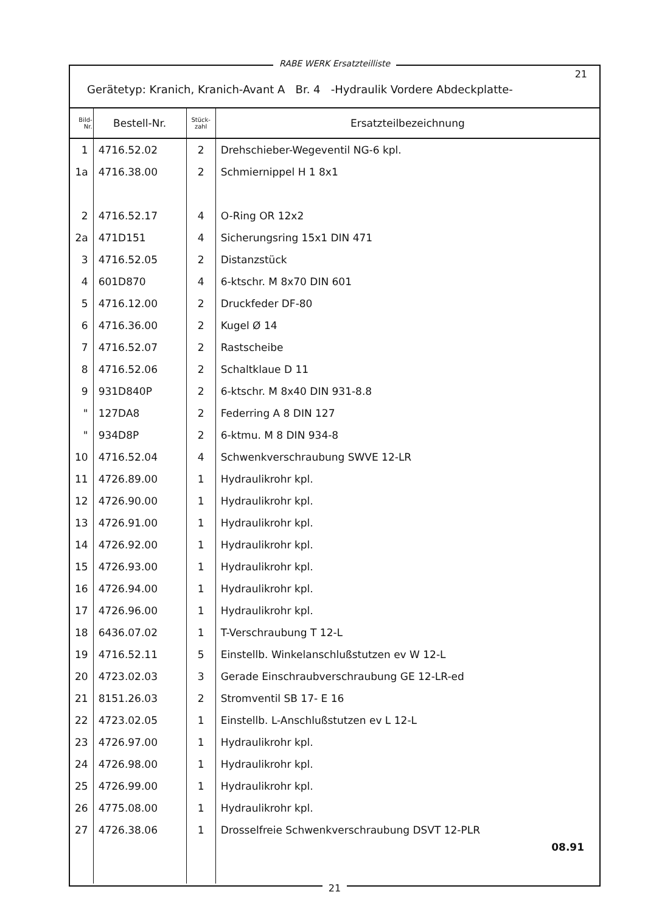21
Gerätetyp: Kranich, Kranich-Avant A Br. 4 -Hydraulik Vordere Abdeckplatte-
| Bild- Nr. | Bestell-Nr. | Stück- zahl | Ersatzteilbezeichnung |
| --- | --- | --- | --- |
| 1 | 4716.52.02 | 2 | Drehschieber-Wegeventil NG-6 kpl. |
| 1a | 4716.38.00 | 2 | Schmiernippel H 1 8x1 |
| 2 | 4716.52.17 | 4 | O-Ring OR 12x2 |
| 2a | 471D151 | 4 | Sicherungsring 15x1 DIN 471 |
| 3 | 4716.52.05 | 2 | Distanzstück |
| 4 | 601D870 | 4 | 6-ktschr. M 8x70 DIN 601 |
| 5 | 4716.12.00 | 2 | Druckfeder DF-80 |
| 6 | 4716.36.00 | 2 | Kugel Ø 14 |
| 7 | 4716.52.07 | 2 | Rastscheibe |
| 8 | 4716.52.06 | 2 | Schaltklaue D 11 |
| 9 | 931D840P | 2 | 6-ktschr. M 8x40 DIN 931-8.8 |
| " | 127DA8 | 2 | Federring A 8 DIN 127 |
| " | 934D8P | 2 | 6-ktmu. M 8 DIN 934-8 |
| 10 | 4716.52.04 | 4 | Schwenkverschraubung SWVE 12-LR |
| 11 | 4726.89.00 | 1 | Hydraulikrohr kpl. |
| 12 | 4726.90.00 | 1 | Hydraulikrohr kpl. |
| 13 | 4726.91.00 | 1 | Hydraulikrohr kpl. |
| 14 | 4726.92.00 | 1 | Hydraulikrohr kpl. |
| 15 | 4726.93.00 | 1 | Hydraulikrohr kpl. |
| 16 | 4726.94.00 | 1 | Hydraulikrohr kpl. |
| 17 | 4726.96.00 | 1 | Hydraulikrohr kpl. |
| 18 | 6436.07.02 | 1 | T-Verschraubung T 12-L |
| 19 | 4716.52.11 | 5 | Einstellb. Winkelanschlußstutzen ev W 12-L |
| 20 | 4723.02.03 | 3 | Gerade Einschraubverschraubung GE 12-LR-ed |
| 21 | 8151.26.03 | 2 | Stromventil SB 17- E 16 |
| 22 | 4723.02.05 | 1 | Einstellb. L-Anschlußstutzen ev L 12-L |
| 23 | 4726.97.00 | 1 | Hydraulikrohr kpl. |
| 24 | 4726.98.00 | 1 | Hydraulikrohr kpl. |
| 25 | 4726.99.00 | 1 | Hydraulikrohr kpl. |
| 26 | 4775.08.00 | 1 | Hydraulikrohr kpl. |
| 27 | 4726.38.06 | 1 | Drosselfreie Schwenkverschraubung DSVT 12-PLR |
| | | | 08.91 |
21
RABE WERK Ersatzteilliste